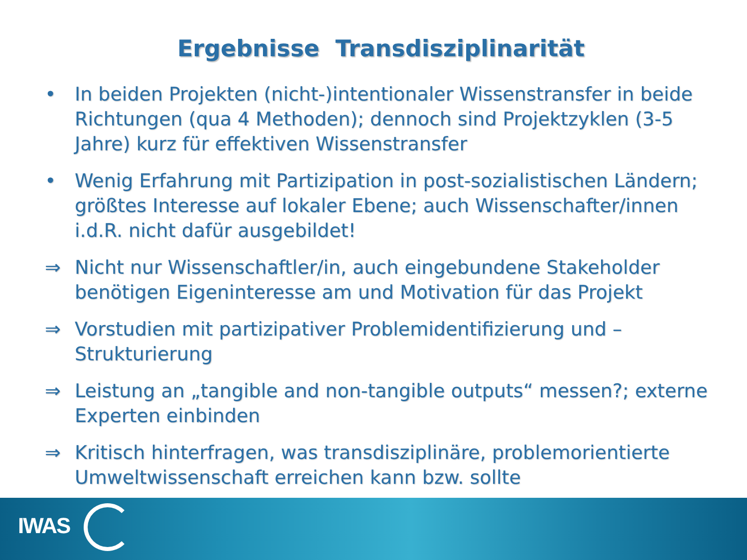Ergebnisse Transdisziplinarität
• In beiden Projekten (nicht-)intentionaler Wissenstransfer in beide Richtungen (qua 4 Methoden); dennoch sind Projektzyklen (3-5 Jahre) kurz für effektiven Wissenstransfer
• Wenig Erfahrung mit Partizipation in post-sozialistischen Ländern; größtes Interesse auf lokaler Ebene; auch Wissenschafter/innen i.d.R. nicht dafür ausgebildet!
⇒ Nicht nur Wissenschaftler/in, auch eingebundene Stakeholder benötigen Eigeninteresse am und Motivation für das Projekt
⇒ Vorstudien mit partizipativer Problemidentifizierung und –Strukturierung
⇒ Leistung an „tangible and non-tangible outputs“ messen?; externe Experten einbinden
⇒ Kritisch hinterfragen, was transdisziplinäre, problemorientierte Umweltwissenschaft erreichen kann bzw. sollte
IWAS